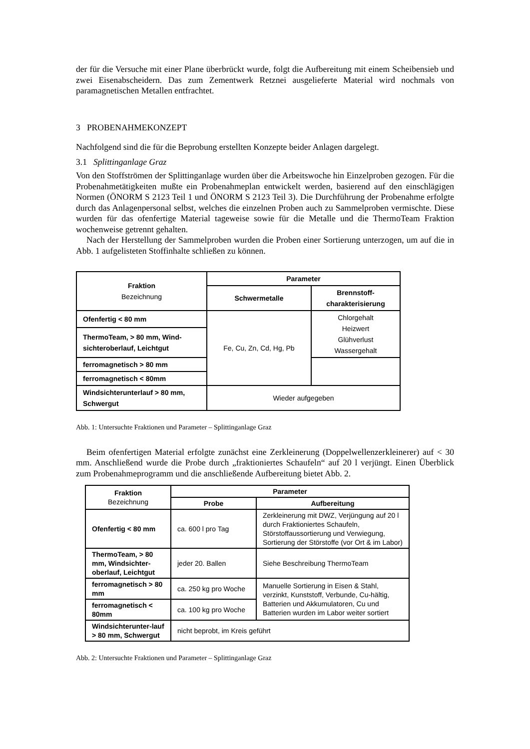der für die Versuche mit einer Plane überbrückt wurde, folgt die Aufbereitung mit einem Scheibensieb und zwei Eisenabscheidern. Das zum Zementwerk Retznei ausgelieferte Material wird nochmals von paramagnetischen Metallen entfrachtet.
3 PROBENAHMEKONZEPT
Nachfolgend sind die für die Beprobung erstellten Konzepte beider Anlagen dargelegt.
3.1 Splittinganlage Graz
Von den Stoffströmen der Splittinganlage wurden über die Arbeitswoche hin Einzelproben gezogen. Für die Probenahmetätigkeiten mußte ein Probenahmeplan entwickelt werden, basierend auf den einschlägigen Normen (ÖNORM S 2123 Teil 1 und ÖNORM S 2123 Teil 3). Die Durchführung der Probenahme erfolgte durch das Anlagenpersonal selbst, welches die einzelnen Proben auch zu Sammelproben vermischte. Diese wurden für das ofenfertige Material tageweise sowie für die Metalle und die ThermoTeam Fraktion wochenweise getrennt gehalten.
Nach der Herstellung der Sammelproben wurden die Proben einer Sortierung unterzogen, um auf die in Abb. 1 aufgelisteten Stoffinhalte schließen zu können.
| Fraktion Bezeichnung | Parameter | |
| --- | --- | --- |
| | Schwermetalle | Brennstoff- charakterisierung |
| Ofenfertig < 80 mm | Fe, Cu, Zn, Cd, Hg, Pb | Chlorgehalt Heizwert Glühverlust Wassergehalt |
| ThermoTeam, > 80 mm, Wind- sichteroberlauf, Leichtgut | | |
| ferromagnetisch > 80 mm | | |
| ferromagnetisch < 80mm | | |
| Windsichterunterlauf > 80 mm, Schwergut | Wieder aufgegeben | |
Abb. 1: Untersuchte Fraktionen und Parameter – Splittinganlage Graz
Beim ofenfertigen Material erfolgte zunächst eine Zerkleinerung (Doppelwellenzerkleinerer) auf < 30 mm. Anschließend wurde die Probe durch „fraktioniertes Schaufeln“ auf 20 l verjüngt. Einen Überblick zum Probenahmeprogramm und die anschließende Aufbereitung bietet Abb. 2.
| Fraktion Bezeichnung | Parameter | |
| --- | --- | --- |
| | Probe | Aufbereitung |
| Ofenfertig < 80 mm | ca. 600 l pro Tag | Zerkleinerung mit DWZ, Verjüngung auf 20 l durch Fraktioniertes Schaufeln, Störstoffaussortierung und Verwiegung, Sortierung der Störstoffe (vor Ort & im Labor) |
| ThermoTeam, > 80 mm, Windsichter-oberlauf, Leichtgut | jeder 20. Ballen | Siehe Beschreibung ThermoTeam |
| ferromagnetisch > 80 mm | ca. 250 kg pro Woche | Manuelle Sortierung in Eisen & Stahl, verzinkt, Kunststoff, Verbunde, Cu-hältig, Batterien und Akkumulatoren, Cu und Batterien wurden im Labor weiter sortiert |
| ferromagnetisch < 80mm | ca. 100 kg pro Woche | |
| Windsichterunter-lauf > 80 mm, Schwergut | nicht beprobt, im Kreis geführt | |
Abb. 2: Untersuchte Fraktionen und Parameter – Splittinganlage Graz